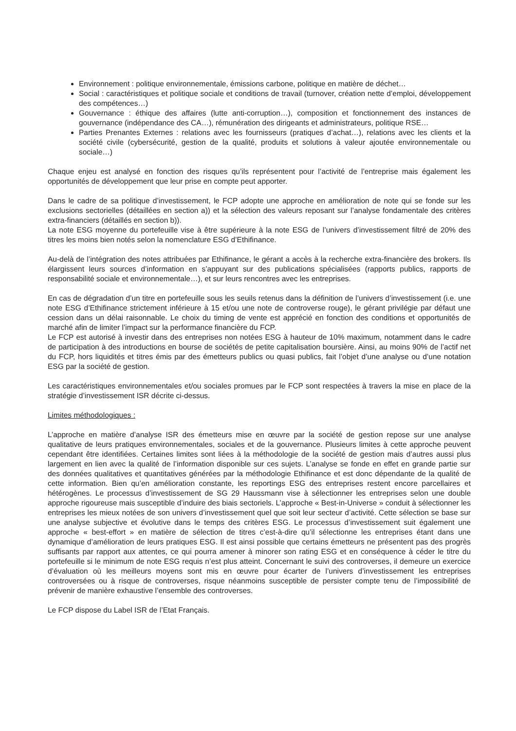Environnement : politique environnementale, émissions carbone, politique en matière de déchet…
Social : caractéristiques et politique sociale et conditions de travail (turnover, création nette d’emploi, développement des compétences…)
Gouvernance : éthique des affaires (lutte anti-corruption…), composition et fonctionnement des instances de gouvernance (indépendance des CA…), rémunération des dirigeants et administrateurs, politique RSE…
Parties Prenantes Externes : relations avec les fournisseurs (pratiques d’achat…), relations avec les clients et la société civile (cybersécurité, gestion de la qualité, produits et solutions à valeur ajoutée environnementale ou sociale…)
Chaque enjeu est analysé en fonction des risques qu’ils représentent pour l’activité de l’entreprise mais également les opportunités de développement que leur prise en compte peut apporter.
Dans le cadre de sa politique d’investissement, le FCP adopte une approche en amélioration de note qui se fonde sur les exclusions sectorielles (détaillées en section a)) et la sélection des valeurs reposant sur l’analyse fondamentale des critères extra-financiers (détaillés en section b)).
La note ESG moyenne du portefeuille vise à être supérieure à la note ESG de l’univers d’investissement filtré de 20% des titres les moins bien notés selon la nomenclature ESG d’Ethifinance.
Au-delà de l’intégration des notes attribuées par Ethifinance, le gérant a accès à la recherche extra-financière des brokers. Ils élargissent leurs sources d’information en s’appuyant sur des publications spécialisées (rapports publics, rapports de responsabilité sociale et environnementale…), et sur leurs rencontres avec les entreprises.
En cas de dégradation d’un titre en portefeuille sous les seuils retenus dans la définition de l’univers d’investissement (i.e. une note ESG d’Ethifinance strictement inférieure à 15 et/ou une note de controverse rouge), le gérant privilégie par défaut une cession dans un délai raisonnable. Le choix du timing de vente est apprécié en fonction des conditions et opportunités de marché afin de limiter l’impact sur la performance financière du FCP.
Le FCP est autorisé à investir dans des entreprises non notées ESG à hauteur de 10% maximum, notamment dans le cadre de participation à des introductions en bourse de sociétés de petite capitalisation boursière. Ainsi, au moins 90% de l’actif net du FCP, hors liquidités et titres émis par des émetteurs publics ou quasi publics, fait l’objet d’une analyse ou d’une notation ESG par la société de gestion.
Les caractéristiques environnementales et/ou sociales promues par le FCP sont respectées à travers la mise en place de la stratégie d’investissement ISR décrite ci-dessus.
Limites méthodologiques :
L’approche en matière d’analyse ISR des émetteurs mise en œuvre par la société de gestion repose sur une analyse qualitative de leurs pratiques environnementales, sociales et de la gouvernance. Plusieurs limites à cette approche peuvent cependant être identifiées. Certaines limites sont liées à la méthodologie de la société de gestion mais d’autres aussi plus largement en lien avec la qualité de l’information disponible sur ces sujets. L’analyse se fonde en effet en grande partie sur des données qualitatives et quantitatives générées par la méthodologie Ethifinance et est donc dépendante de la qualité de cette information. Bien qu’en amélioration constante, les reportings ESG des entreprises restent encore parcellaires et hétérogènes. Le processus d’investissement de SG 29 Haussmann vise à sélectionner les entreprises selon une double approche rigoureuse mais susceptible d’induire des biais sectoriels. L’approche « Best-in-Universe » conduit à sélectionner les entreprises les mieux notées de son univers d’investissement quel que soit leur secteur d’activité. Cette sélection se base sur une analyse subjective et évolutive dans le temps des critères ESG. Le processus d’investissement suit également une approche « best-effort » en matière de sélection de titres c’est-à-dire qu’il sélectionne les entreprises étant dans une dynamique d’amélioration de leurs pratiques ESG. Il est ainsi possible que certains émetteurs ne présentent pas des progrès suffisants par rapport aux attentes, ce qui pourra amener à minorer son rating ESG et en conséquence à céder le titre du portefeuille si le minimum de note ESG requis n’est plus atteint. Concernant le suivi des controverses, il demeure un exercice d’évaluation où les meilleurs moyens sont mis en œuvre pour écarter de l’univers d’investissement les entreprises controversées ou à risque de controverses, risque néanmoins susceptible de persister compte tenu de l’impossibilité de prévenir de manière exhaustive l’ensemble des controverses.
Le FCP dispose du Label ISR de l’Etat Français.